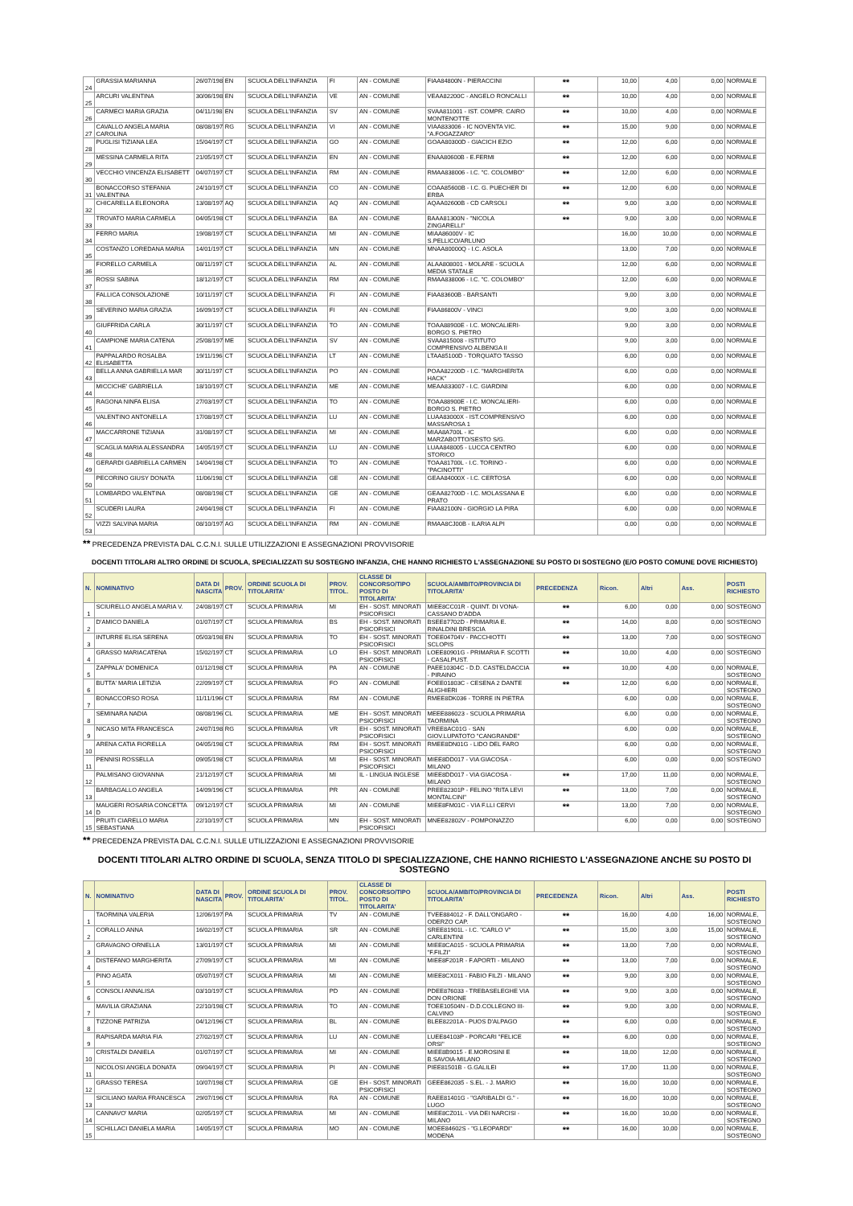| 24 | GRASSIA MARIANNA | 26/07/1982 | EN | SCUOLA DELL'INFANZIA | FI | AN - COMUNE | FIAA84800N - PIERACCINI | ** | 10,00 | 4,00 | 0,00 | NORMALE |
| 25 | ARCURI VALENTINA | 30/06/1983 | EN | SCUOLA DELL'INFANZIA | VE | AN - COMUNE | VEAA82200C - ANGELO RONCALLI | ** | 10,00 | 4,00 | 0,00 | NORMALE |
| 26 | CARMECI MARIA GRAZIA | 04/11/1983 | EN | SCUOLA DELL'INFANZIA | SV | AN - COMUNE | SVAA811001 - IST. COMPR. CAIRO MONTENOTTE | ** | 10,00 | 4,00 | 0,00 | NORMALE |
| 27 | CAVALLO ANGELA MARIA CAROLINA | 08/08/1977 | RG | SCUOLA DELL'INFANZIA | VI | AN - COMUNE | VIAA833006 - IC NOVENTA VIC. "A.FOGAZZARO" | ** | 15,00 | 9,00 | 0,00 | NORMALE |
| 28 | PUGLISI TIZIANA LEA | 15/04/1972 | CT | SCUOLA DELL'INFANZIA | GO | AN - COMUNE | GOAA80300D - GIACICH EZIO | ** | 12,00 | 6,00 | 0,00 | NORMALE |
| 29 | MESSINA CARMELA RITA | 21/05/1974 | CT | SCUOLA DELL'INFANZIA | EN | AN - COMUNE | ENAA80600B - E.FERMI | ** | 12,00 | 6,00 | 0,00 | NORMALE |
| 30 | VECCHIO VINCENZA ELISABETT | 04/07/1975 | CT | SCUOLA DELL'INFANZIA | RM | AN - COMUNE | RMAA838006 - I.C. "C. COLOMBO" | ** | 12,00 | 6,00 | 0,00 | NORMALE |
| 31 | BONACCORSO STEFANIA VALENTINA | 24/10/1977 | CT | SCUOLA DELL'INFANZIA | CO | AN - COMUNE | COAA85600B - I.C. G. PUECHER DI ERBA | ** | 12,00 | 6,00 | 0,00 | NORMALE |
| 32 | CHICARELLA ELEONORA | 13/08/1976 | AQ | SCUOLA DELL'INFANZIA | AQ | AN - COMUNE | AQAA02600B - CD CARSOLI | ** | 9,00 | 3,00 | 0,00 | NORMALE |
| 33 | TROVATO MARIA CARMELA | 04/05/1980 | CT | SCUOLA DELL'INFANZIA | BA | AN - COMUNE | BAAA81300N - "NICOLA ZINGARELLI" | ** | 9,00 | 3,00 | 0,00 | NORMALE |
| 34 | FERRO MARIA | 19/08/1973 | CT | SCUOLA DELL'INFANZIA | MI | AN - COMUNE | MIAA86000V - IC S.PELLICO/ARLUNO | | 16,00 | 10,00 | 0,00 | NORMALE |
| 35 | COSTANZO LOREDANA MARIA | 14/01/1974 | CT | SCUOLA DELL'INFANZIA | MN | AN - COMUNE | MNAA80000Q - I.C. ASOLA | | 13,00 | 7,00 | 0,00 | NORMALE |
| 36 | FIORELLO CARMELA | 08/11/1976 | CT | SCUOLA DELL'INFANZIA | AL | AN - COMUNE | ALAA808001 - MOLARE - SCUOLA MEDIA STATALE | | 12,00 | 6,00 | 0,00 | NORMALE |
| 37 | ROSSI SABINA | 18/12/1977 | CT | SCUOLA DELL'INFANZIA | RM | AN - COMUNE | RMAA838006 - I.C. "C. COLOMBO" | | 12,00 | 6,00 | 0,00 | NORMALE |
| 38 | FALLICA CONSOLAZIONE | 10/11/1971 | CT | SCUOLA DELL'INFANZIA | FI | AN - COMUNE | FIAA83600B - BARSANTI | | 9,00 | 3,00 | 0,00 | NORMALE |
| 39 | SEVERINO MARIA GRAZIA | 16/09/1972 | CT | SCUOLA DELL'INFANZIA | FI | AN - COMUNE | FIAA86800V - VINCI | | 9,00 | 3,00 | 0,00 | NORMALE |
| 40 | GIUFFRIDA CARLA | 30/11/1973 | CT | SCUOLA DELL'INFANZIA | TO | AN - COMUNE | TOAA88900E - I.C. MONCALIERI-BORGO S. PIETRO | | 9,00 | 3,00 | 0,00 | NORMALE |
| 41 | CAMPIONE MARIA CATENA | 25/08/1977 | ME | SCUOLA DELL'INFANZIA | SV | AN - COMUNE | SVAA815008 - ISTITUTO COMPRENSIVO ALBENGA II | | 9,00 | 3,00 | 0,00 | NORMALE |
| 42 | PAPPALARDO ROSALBA ELISABETTA | 19/11/1964 | CT | SCUOLA DELL'INFANZIA | LT | AN - COMUNE | LTAA85100D - TORQUATO TASSO | | 6,00 | 0,00 | 0,00 | NORMALE |
| 43 | BELLA ANNA GABRIELLA MAR | 30/11/1971 | CT | SCUOLA DELL'INFANZIA | PO | AN - COMUNE | POAA82200D - I.C. "MARGHERITA HACK" | | 6,00 | 0,00 | 0,00 | NORMALE |
| 44 | MICCICHE' GABRIELLA | 18/10/1972 | CT | SCUOLA DELL'INFANZIA | ME | AN - COMUNE | MEAA833007 - I.C. GIARDINI | | 6,00 | 0,00 | 0,00 | NORMALE |
| 45 | RAGONA NINFA ELISA | 27/03/1975 | CT | SCUOLA DELL'INFANZIA | TO | AN - COMUNE | TOAA88900E - I.C. MONCALIERI-BORGO S. PIETRO | | 6,00 | 0,00 | 0,00 | NORMALE |
| 46 | VALENTINO ANTONELLA | 17/08/1975 | CT | SCUOLA DELL'INFANZIA | LU | AN - COMUNE | LUAA83000X - IST.COMPRENSIVO MASSAROSA 1 | | 6,00 | 0,00 | 0,00 | NORMALE |
| 47 | MACCARRONE TIZIANA | 31/08/1975 | CT | SCUOLA DELL'INFANZIA | MI | AN - COMUNE | MIAA8A700L - IC MARZABOTTO/SESTO S/G. | | 6,00 | 0,00 | 0,00 | NORMALE |
| 48 | SCAGLIA MARIA ALESSANDRA | 14/05/1978 | CT | SCUOLA DELL'INFANZIA | LU | AN - COMUNE | LUAA848005 - LUCCA CENTRO STORICO | | 6,00 | 0,00 | 0,00 | NORMALE |
| 49 | GERARDI GABRIELLA CARMEN | 14/04/1981 | CT | SCUOLA DELL'INFANZIA | TO | AN - COMUNE | TOAA81700L - I.C. TORINO - "PACINOTTI" | | 6,00 | 0,00 | 0,00 | NORMALE |
| 50 | PECORINO GIUSY DONATA | 11/06/1982 | CT | SCUOLA DELL'INFANZIA | GE | AN - COMUNE | GEAA84000X - I.C. CERTOSA | | 6,00 | 0,00 | 0,00 | NORMALE |
| 51 | LOMBARDO VALENTINA | 08/08/1982 | CT | SCUOLA DELL'INFANZIA | GE | AN - COMUNE | GEAA82700D - I.C. MOLASSANA E PRATO | | 6,00 | 0,00 | 0,00 | NORMALE |
| 52 | SCUDERI LAURA | 24/04/1983 | CT | SCUOLA DELL'INFANZIA | FI | AN - COMUNE | FIAA82100N - GIORGIO LA PIRA | | 6,00 | 0,00 | 0,00 | NORMALE |
| 53 | VIZZI SALVINA MARIA | 08/10/1973 | AG | SCUOLA DELL'INFANZIA | RM | AN - COMUNE | RMAA8CJ00B - ILARIA ALPI | | 0,00 | 0,00 | 0,00 | NORMALE |
** PRECEDENZA PREVISTA DAL C.C.N.I. SULLE UTILIZZAZIONI E ASSEGNAZIONI PROVVISORIE
DOCENTI TITOLARI ALTRO ORDINE DI SCUOLA, SPECIALIZZATI SU SOSTEGNO INFANZIA, CHE HANNO RICHIESTO L'ASSEGNAZIONE SU POSTO DI SOSTEGNO (E/O POSTO COMUNE DOVE RICHIESTO)
| N. | NOMINATIVO | DATA DI NASCITA | PROV. | ORDINE SCUOLA DI TITOLARITA' | PROV. TITOL. | CLASSE DI CONCORSO/TIPO POSTO DI TITOLARITA' | SCUOLA/AMBITO/PROVINCIA DI TITOLARITA' | PRECEDENZA | Ricon. | Altri | Ass. | POSTI RICHIESTO |
| --- | --- | --- | --- | --- | --- | --- | --- | --- | --- | --- | --- | --- |
| 1 | SCIURELLO ANGELA MARIA V. | 24/08/1973 | CT | SCUOLA PRIMARIA | MI | EH - SOST. MINORATI PSICOFISICI | MIEE8CC01R - QUINT. DI VONA-CASSANO D'ADDA | ** | 6,00 | 0,00 | 0,00 | SOSTEGNO |
| 2 | D'AMICO DANIELA | 01/07/1975 | CT | SCUOLA PRIMARIA | BS | EH - SOST. MINORATI PSICOFISICI | BSEE87702D - PRIMARIA E. RINALDINI BRESCIA | ** | 14,00 | 8,00 | 0,00 | SOSTEGNO |
| 3 | INTURRE ELISA SERENA | 05/03/1980 | EN | SCUOLA PRIMARIA | TO | EH - SOST. MINORATI PSICOFISICI | TOEE04704V - PACCHIOTTI SCLOPIS | ** | 13,00 | 7,00 | 0,00 | SOSTEGNO |
| 4 | GRASSO MARIACATENA | 15/02/1976 | CT | SCUOLA PRIMARIA | LO | EH - SOST. MINORATI PSICOFISICI | LOEE80901G - PRIMARIA F. SCOTTI - CASALPUST. | ** | 10,00 | 4,00 | 0,00 | SOSTEGNO |
| 5 | ZAPPALA' DOMENICA | 01/12/1981 | CT | SCUOLA PRIMARIA | PA | AN - COMUNE | PAEE10304C - D.D. CASTELDACCIA - PIRAINO | ** | 10,00 | 4,00 | 0,00 | NORMALE, SOSTEGNO |
| 6 | BUTTA' MARIA LETIZIA | 22/09/1973 | CT | SCUOLA PRIMARIA | FO | AN - COMUNE | FOEE01803C - CESENA 2 DANTE ALIGHIERI | ** | 12,00 | 6,00 | 0,00 | NORMALE, SOSTEGNO |
| 7 | BONACCORSO ROSA | 11/11/1966 | CT | SCUOLA PRIMARIA | RM | AN - COMUNE | RMEE8DK036 - TORRE IN PIETRA | | 6,00 | 0,00 | 0,00 | NORMALE, SOSTEGNO |
| 8 | SEMINARA NADIA | 08/08/1969 | CL | SCUOLA PRIMARIA | ME | EH - SOST. MINORATI PSICOFISICI | MEEE886023 - SCUOLA PRIMARIA TAORMINA | | 6,00 | 0,00 | 0,00 | NORMALE, SOSTEGNO |
| 9 | NICASO MITA FRANCESCA | 24/07/1981 | RG | SCUOLA PRIMARIA | VR | EH - SOST. MINORATI PSICOFISICI | VREE8AC01G - SAN GIOV.LUPATOTO "CANGRANDE" | | 6,00 | 0,00 | 0,00 | NORMALE, SOSTEGNO |
| 10 | ARENA CATIA FIORELLA | 04/05/1984 | CT | SCUOLA PRIMARIA | RM | EH - SOST. MINORATI PSICOFISICI | RMEE8DN01G - LIDO DEL FARO | | 6,00 | 0,00 | 0,00 | NORMALE, SOSTEGNO |
| 11 | PENNISI ROSSELLA | 09/05/1987 | CT | SCUOLA PRIMARIA | MI | EH - SOST. MINORATI PSICOFISICI | MIEE8DD017 - VIA GIACOSA - MILANO | | 6,00 | 0,00 | 0,00 | SOSTEGNO |
| 12 | PALMISANO GIOVANNA | 21/12/1979 | CT | SCUOLA PRIMARIA | MI | IL - LINGUA INGLESE | MIEE8DD017 - VIA GIACOSA - MILANO | ** | 17,00 | 11,00 | 0,00 | NORMALE, SOSTEGNO |
| 13 | BARBAGALLO ANGELA | 14/09/1968 | CT | SCUOLA PRIMARIA | PR | AN - COMUNE | PREE82301P - FELINO "RITA LEVI MONTALCINI" | ** | 13,00 | 7,00 | 0,00 | NORMALE, SOSTEGNO |
| 14 | MAUGERI ROSARIA CONCETTA D | 09/12/1976 | CT | SCUOLA PRIMARIA | MI | AN - COMUNE | MIEE8FM01C - VIA F.LLI CERVI | ** | 13,00 | 7,00 | 0,00 | NORMALE, SOSTEGNO |
| 15 | PRUITI CIARELLO MARIA SEBASTIANA | 22/10/1972 | CT | SCUOLA PRIMARIA | MN | EH - SOST. MINORATI PSICOFISICI | MNEE82802V - POMPONAZZO | | 6,00 | 0,00 | 0,00 | SOSTEGNO |
** PRECEDENZA PREVISTA DAL C.C.N.I. SULLE UTILIZZAZIONI E ASSEGNAZIONI PROVVISORIE
DOCENTI TITOLARI ALTRO ORDINE DI SCUOLA, SENZA TITOLO DI SPECIALIZZAZIONE, CHE HANNO RICHIESTO L'ASSEGNAZIONE ANCHE SU POSTO DI SOSTEGNO
| N. | NOMINATIVO | DATA DI NASCITA | PROV. | ORDINE SCUOLA DI TITOLARITA' | PROV. TITOL. | CLASSE DI CONCORSO/TIPO POSTO DI TITOLARITA' | SCUOLA/AMBITO/PROVINCIA DI TITOLARITA' | PRECEDENZA | Ricon. | Altri | Ass. | POSTI RICHIESTO |
| --- | --- | --- | --- | --- | --- | --- | --- | --- | --- | --- | --- | --- |
| 1 | TAORMINA VALERIA | 12/06/1979 | PA | SCUOLA PRIMARIA | TV | AN - COMUNE | TVEE884012 - F. DALL'ONGARO - ODERZO CAP. | ** | 16,00 | 4,00 | 16,00 | NORMALE, SOSTEGNO |
| 2 | CORALLO ANNA | 16/02/1975 | CT | SCUOLA PRIMARIA | SR | AN - COMUNE | SREE81901L - I.C. "CARLO V" CARLENTINI | ** | 15,00 | 3,00 | 15,00 | NORMALE, SOSTEGNO |
| 3 | GRAVAGNO ORNELLA | 13/01/1978 | CT | SCUOLA PRIMARIA | MI | AN - COMUNE | MIEE8CA015 - SCUOLA PRIMARIA "F.FILZI" | ** | 13,00 | 7,00 | 0,00 | NORMALE, SOSTEGNO |
| 4 | DISTEFANO MARGHERITA | 27/09/1978 | CT | SCUOLA PRIMARIA | MI | AN - COMUNE | MIEE8F201R - F.APORTI - MILANO | ** | 13,00 | 7,00 | 0,00 | NORMALE, SOSTEGNO |
| 5 | PINO AGATA | 05/07/1970 | CT | SCUOLA PRIMARIA | MI | AN - COMUNE | MIEE8CX011 - FABIO FILZI - MILANO | ** | 9,00 | 3,00 | 0,00 | NORMALE, SOSTEGNO |
| 6 | CONSOLI ANNALISA | 03/10/1972 | CT | SCUOLA PRIMARIA | PD | AN - COMUNE | PDEE876033 - TREBASELEGHE VIA DON ORIONE | ** | 9,00 | 3,00 | 0,00 | NORMALE, SOSTEGNO |
| 7 | MAVILIA GRAZIANA | 22/10/1980 | CT | SCUOLA PRIMARIA | TO | AN - COMUNE | TOEE10504N - D.D.COLLEGNO III-CALVINO | ** | 9,00 | 3,00 | 0,00 | NORMALE, SOSTEGNO |
| 8 | TIZZONE PATRIZIA | 04/12/1969 | CT | SCUOLA PRIMARIA | BL | AN - COMUNE | BLEE82201A - PUOS D'ALPAGO | ** | 6,00 | 0,00 | 0,00 | NORMALE, SOSTEGNO |
| 9 | RAPISARDA MARIA FIA | 27/02/1975 | CT | SCUOLA PRIMARIA | LU | AN - COMUNE | LUEE84103P - PORCARI "FELICE ORSI" | ** | 6,00 | 0,00 | 0,00 | NORMALE, SOSTEGNO |
| 10 | CRISTALDI DANIELA | 01/07/1978 | CT | SCUOLA PRIMARIA | MI | AN - COMUNE | MIEE8B9015 - E.MOROSINI E B.SAVOIA-MILANO | ** | 18,00 | 12,00 | 0,00 | NORMALE, SOSTEGNO |
| 11 | NICOLOSI ANGELA DONATA | 09/04/1979 | CT | SCUOLA PRIMARIA | PI | AN - COMUNE | PIEE81501B - G.GALILEI | ** | 17,00 | 11,00 | 0,00 | NORMALE, SOSTEGNO |
| 12 | GRASSO TERESA | 10/07/1982 | CT | SCUOLA PRIMARIA | GE | EH - SOST. MINORATI PSICOFISICI | GEEE862035 - S.EL. - J. MARIO | ** | 16,00 | 10,00 | 0,00 | NORMALE, SOSTEGNO |
| 13 | SICILIANO MARIA FRANCESCA | 29/07/1969 | CT | SCUOLA PRIMARIA | RA | AN - COMUNE | RAEE81401G - "GARIBALDI G." - LUGO | ** | 16,00 | 10,00 | 0,00 | NORMALE, SOSTEGNO |
| 14 | CANNAVO' MARIA | 02/05/1973 | CT | SCUOLA PRIMARIA | MI | AN - COMUNE | MIEE8CZ01L - VIA DEI NARCISI - MILANO | ** | 16,00 | 10,00 | 0,00 | NORMALE, SOSTEGNO |
| 15 | SCHILLACI DANIELA MARIA | 14/05/1974 | CT | SCUOLA PRIMARIA | MO | AN - COMUNE | MOEE84602S - "G.LEOPARDI" MODENA | ** | 16,00 | 10,00 | 0,00 | NORMALE, SOSTEGNO |